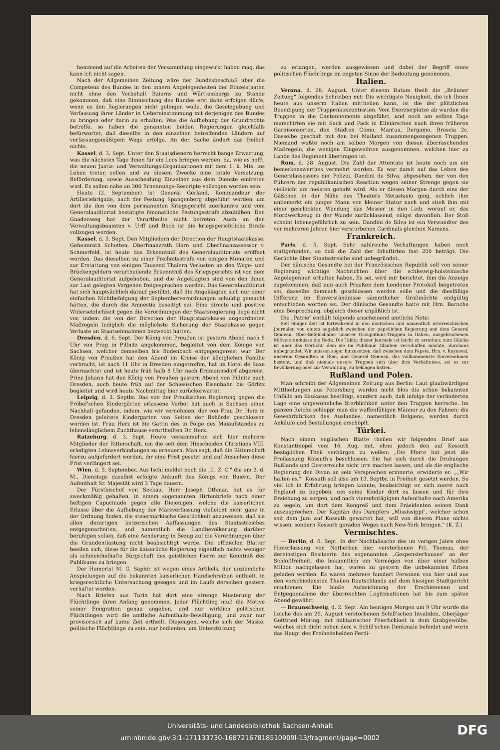hemmend auf die Arbeiten der Versammlung eingewirkt haben mag, das kann ich nicht sagen.
Nach der Allgemeinen Zeitung wäre der Bundesbeschluß über die Competenz des Bundes in den innern Angelegenheiten der Einzelstaaten nicht ohne den Vorbehalt Baierns und Württembergs zu Stande gekommen, daß eine Einmischung des Bundes erst dann erfolgen dürfe, wenn es den Regierungen nicht gelingen wolle, die Gesetzgebung und Verfassung ihrer Länder in Uebereinstimmung mit derjenigen des Bundes zu bringen oder darin zu erhalten. Was die Aufhebung der Grundrechte betreffe, so haben die genannten beiden Regierungen gleichfalls befürwortet, daß dieselbe in den einzelnen betreffenden Ländern auf verfassungsmäßigem Wege erfolge. An der Sache ändert das freilich nichts.
Kassel, d. 3. Sept. Unter den Staatsdienern herrscht bange Erwartung, was die nächsten Tage ihnen für ein Loos bringen werden, da, wie es hofft, die neuen Justiz- und Verwaltungs-Organisationen mit dem 1. k. Mts. ins Leben treten sollen und zu diesem Zwecke eine totale Versetzung, Beförderung, sowie Ausscheidung Einzelner aus dem Dienste eintreten wird. Es sollen nahe an 300 Ernennungs-Rescripte vollzogen worden sein.
Heute (2. September) ist General Gerland, Kommandeur der Artilleriebrigade, nach der Festung Spangenberg abgeführt worden, um dort die ihm von dem permanenten Kriegsgericht zuerkannte und vom Generalauditoriat bestätigte 6monatliche Festungsstrafe abzubüßen. Den Gnadenweg hat der Verurtheilte nicht betreten. Auch an den Verwaltungsbeamten v. Urff und Boch ist die kriegsgerichtliche Strafe vollzogen worden.
Kassel, d. 5. Sept. Den Mitgliedern der Direction der Hauptstaatskasse, Geheimrath Schotten, Oberfinanzrath Horn und Oberfinanzassessor v. Schmerfeld, ist heute das Erkenntniß des Generalauditoriats eröffnet worden. Das dieselben zu einer Freiheitsstrafe von einigen Monaten und zur Erstattung von einigen Tausend Thalern Verlusten an den Wege- und Brückengeldern verurtheilende Erkenntniß des Kriegsgerichts ist von dem Generalauditoriat aufgehoben, und die Angeklagten sind von den ihnen zur Last gelegten Vergehen freigesprochen worden. Das Generalauditoriat hat sich hauptsächlich darauf gestützt, daß die Angeklagten sich nur einer einfachen Nichtbefolgung der Septemberverordnungen schuldig gemacht hätten, die durch die Amnestie beseitigt sei. Eine directe und positive Widersetzlichkeit gegen die Verordnungen der Staatsregierung liege nicht vor, indem die von der Direction der Hauptstaatskasse angeordneten Maßregeln lediglich die möglichste Sicherung der Staatskasse gegen Verluste an Staatseinnahmen bezweckt hätten.
Dresden, d. 6. Sept. Der König von Preußen ist gestern Abend nach 8 Uhr von Prag in Pillnitz angekommen, begleitet von dem Könige von Sachsen, welcher demselben bis Bodenbach entgegengereist war. Der König von Preußen hat den Abend im Kreise der königlichen Familie verbracht, ist nach 11 Uhr in Dresden eingetroffen, hat im Hotel de Saxe übernachtet und ist heute früh halb 8 Uhr nach Erdmannsdorf abgereist. Prinz Johann hat den König von Preußen gestern Abend von Pillnitz nach Dresden, auch heute früh auf der Schlesischen Eisenbahn bis Görlitz begleitet und wird heute Nachmittag hier zurückerwartet.
Leipzig, d. 3. Septbr. Das von der Preußischen Regierung gegen die Fröbel'schen Kindergärten erlassene Verbot hat auch in Sachsen einen Nachhall gefunden, indem, wie wir vernehmen, der von Frau Dr. Herz in Dresden geleitete Kindergarten von Seiten der Behörde geschlossen worden ist. Frau Herz ist die Gattin des in Folge des Maiaufstandes zu lebenslänglichem Zuchthause verurtheilten Dr. Herz.
Ratzeburg, d. 3. Sept. Heute versammelten sich hier mehrere Mitglieder der Ritterschaft, um die seit dem Hinscheiden Christians VIII. erledigten Lehnsverbindungen zu erneuern. Man sagt, daß die Ritterschaft hierzu aufgefordert worden, ihr eine Frist gesetzt und auf Ansuchen diese Frist verlängert sei.
Wien, d. 5. September. Aus Ischl meldet noch die „L. Z. C." die am 2. d. M., Dienstags daselbst erfolgte Ankunft des Königs von Baiern. Der Aufenthalt Sr. Majestät wird 3 Tage dauern.
Der Fürstbischof von Seckau, Herr Joseph Othmar, hat es für zweckmäßig gehalten, in einem sogenannten Hirtenbriefe nach einer heftigen Capucinade gegen alle Diejenigen, welche die kaiserlichen Erlasse über die Aufhebung der Märzverfassung vielleicht nicht ganz in der Ordnung finden, die steiermärkische Geistlichkeit anzuweisen, daß sie allen derartigen ketzerischen Auffassungen des Staatsstreiches entgegenarbeiten, und namentlich die Landbevölkerung darüber beruhigen sollen, daß eine Aenderung in Bezug auf die Verordnungen über die Grundentlastung nicht beabsichtigt werde. Die offiziellen Blätter beeilen sich, diese für die kaiserliche Regierung eigentlich nichts weniger als schmeichelhafte Bürgschaft des geistlichen Herrn zur Kenntniß des Publikums zu bringen.
Der Humorist M. G. Saphir ist wegen eines Artikels, der unziemliche Anspielungen auf die bekannten kaiserlichen Handschreiben enthielt, in kriegsrechtliche Untersuchung gezogen und im Laufe derselben gestern verhaftet worden.
Nach Briefen aus Turin hat dort eine strenge Musterung der Flüchtlinge ihren Anfang genommen. Jeder Flüchtling muß die Motive seiner Emigration genau angeben, und nur wirklich politischen Flüchtlingen wird die amtliche Aufenthalts-Bewilligung, und zwar nur provisorisch auf kurze Zeit ertheilt. Diejenigen, welche sich der Maske, politische Flüchtlinge zu sein, nur bedienten, um Unterstützung
zu erlangen, werden ausgewiesen und dabei der Begriff eines politischen Flüchtlings im engsten Sinne der Bedeutung genommen.
Italien.
Verona, d. 28. August. Unter diesem Datum theilt die „Brünner Zeitung" folgendes Schreiben mit: Die wichtigste Neuigkeit, die ich Ihnen heute aus unserm Italien mittheilen kann, ist die der plötzlichen Beendigung der Truppenkonzentration. Vom Exerzierplatze ab wurden die Truppen in die Cantonnements abgeführt, und noch am selben Tage marschirten sie mit Sack und Pack in Eilmärschen nach ihren früheren Garnisonsorten, den Städten Como, Mantua, Bergamo, Brescia 2c. Dasselbe geschah mit den bei Mailand zusammengezogenen Truppen. Niemand wußte noch am selben Morgen von diesen überraschenden Maßregeln, die wenigen Eingeweihten ausgenommen, welchen hier zu Lande das Regiment übertragen ist.
Rom, d. 28. August. Die Zahl der Attentate ist heute noch um ein bemerkenswerthes vermehrt worden. Es war damit auf das Leben des Generalassessors der Polizei, Dandini de Silva, abgesehen, der von den Führern der republikanischen Reaction wegen seiner Strenge gegen sie vielleicht am meisten gehaßt wird. Als er diesen Morgen durch eins der Gäßchen in der Nähe des Theaters Metastasio ging, schlich ihm unbemerkt ein junger Mann von kleiner Statur nach und stieß ihm mit einer geschickten Wendung das Messer in den Leib, worauf er, das Mordwerkzeug in der Wunde zurücklassend, eiligst davonfloh. Der Stoß scheint lebensgefährlich zu sein. Dandini de Silva ist ein Verwandter des vor mehreren Jahren hier verstorbenen Cardinals gleichen Namens.
Frankreich.
Paris, d. 5. Sept. Sehr zahlreiche Verhaftungen haben noch stattgefunden, so daß die Zahl der Inhaftirten fast 200 beträgt. Die Gerüchte über Staatsstreiche sind unbegründet.
Der dänische Gesandte bei der Französischen Republik soll von seiner Regierung wichtige Nachrichten über die schleswig-holsteinische Angelegenheit erhalten haben. Es sei, wird mir berichtet, ihm die Anzeige zugekommen, daß nun auch Preußen dem Londoner Protokoll beigetreten sei, dasselbe demnach geschlossen werden solle und die diesfällige Differenz im Einverständnisse sämmtlicher Großmächte endgültig entschieden worden sei. Der dänische Gesandte hatte mit Hrn. Baroche eine Besprechung, obgleich dieser unpäßlich ist.
Die „Patrie" enthält folgende anscheinend amtliche Note:
Seit einiger Zeit ist fortwährend in den deutschen und namentlich österreichischen Journalen von einem angeblich zwischen der päpstlichen Regierung und dem General Gemeau, Ober-Befehlshaber unserer Occupations-Truppen in Italien, ausgebrochenen Mißverständnisse die Rede. Die Taktik dieser Journale ist leicht zu errathen; zum Glücke ist aber das Gerücht, dem sie im Publikum Glauben verschaffen möchte, durchaus unbegründet. Wir müssen sogar hinzusetzen, daß zwischen dem Papste, Hrn. v. Rayneval, unserem Gesandten in Rom, und General Gemeau, das vollkommenste Einvernehmen besteht, und daß niemals unsere Truppen sich über ihre Verhältnisse, sei es zur Bevölkerung oder zur Verwaltung, zu beklagen hatten.
Rußland und Polen.
Man schreibt der Allgemeinen Zeitung aus Berlin: Laut glaubwürdigen Mittheilungen aus Petersburg werden nicht blos die schon bekannten Unfälle am Kaukasus bestätigt, sondern auch, daß infolge der veränderten Lage eine ungewöhnliche Sterblichkeit unter den Truppen herrsche. Im ganzen Reiche schleppt man die waffenfähigen Männer zu den Fahnen; die Gewehrfabriken des Auslandes, namentlich Belgiens, werden durch Ankäufe und Bestellungen erschöpft.
Türkei.
Nach einem englischen Blatte theilen wir folgenden Brief aus Konstantinopel vom 16. Aug. mit, ohne jedoch den auf Kossuth bezüglichen Theil verbürgen zu wollen: „Die Pforte hat jetzt die Freilassung Kossuth's beschlossen. Sie hat sich durch die Drohungen Rußlands und Oesterreichs nicht irre machen lassen, und als die englische Regierung den Divan an sein Versprechen erinnerte, erwiderte er: „„Wir halten es."" Kossuth soll also am 13. Septbr. in Freiheit gesetzt werden. So viel ich in Erfahrung bringen konnte, beabsichtigt er, sich zuerst nach England zu begeben, um seine Kinder dort zu lassen und für ihre Erziehung zu sorgen, und nach vierzehntägigem Aufenthalte nach Amerika zu segeln, um dort dem Kongreß und dem Präsidenten seinen Dank auszusprechen. Der Kapitän des Dampfers „Mississippi", welcher schon seit dem Juni auf Kossuth gewartet hat, will von diesem Plane nichts wissen, sondern Kossuth geraden Weges nach New-York bringen." (K. Z.)
Vermischtes.
— Berlin, d. 6. Sept. In der Nachlaßsache des im vorigen Jahre ohne Hinterlassung von Notherben hier verstorbenen Frl. Thomas, der dereinstigen Besitzerin des sogenannten „Gespensterhauses" an der Schloßfreiheit, die bekanntlich ein Vermögen von über einer halben Million nachgelassen hat, waren zu gestern die unbekannten Erben geladen worden. Es waren mehrere hundert Personen von hier und aus den verschiedensten Theilen Deutschlands auf dem hiesigen Stadtgericht erschienen. Die bloße Aufzeichnung der Erschienenen und Entgegennahme der überreichten Legitimationen hat bis zum späten Abend gewährt.
— Braunschweig, d. 2. Sept. Am heutigen Morgen um 9 Uhr wurde die Leiche des am 29. August verstorbenen Schill'schen Invaliden, Oberjäger Gottfried Möring, mit militairischer Feierlichkeit in dem Grabgewölbe, welches sich dicht neben dem v. Schill'schen Denkmale befindet und worin das Haupt des Freiheitshelden Ferdi-
Universitäts- und Landesbibliothek Sachsen-Anhalt
urn:nbn:de:gbv:3:1-171133730-16872167818510909l-13/fragment/page=0002
DFG